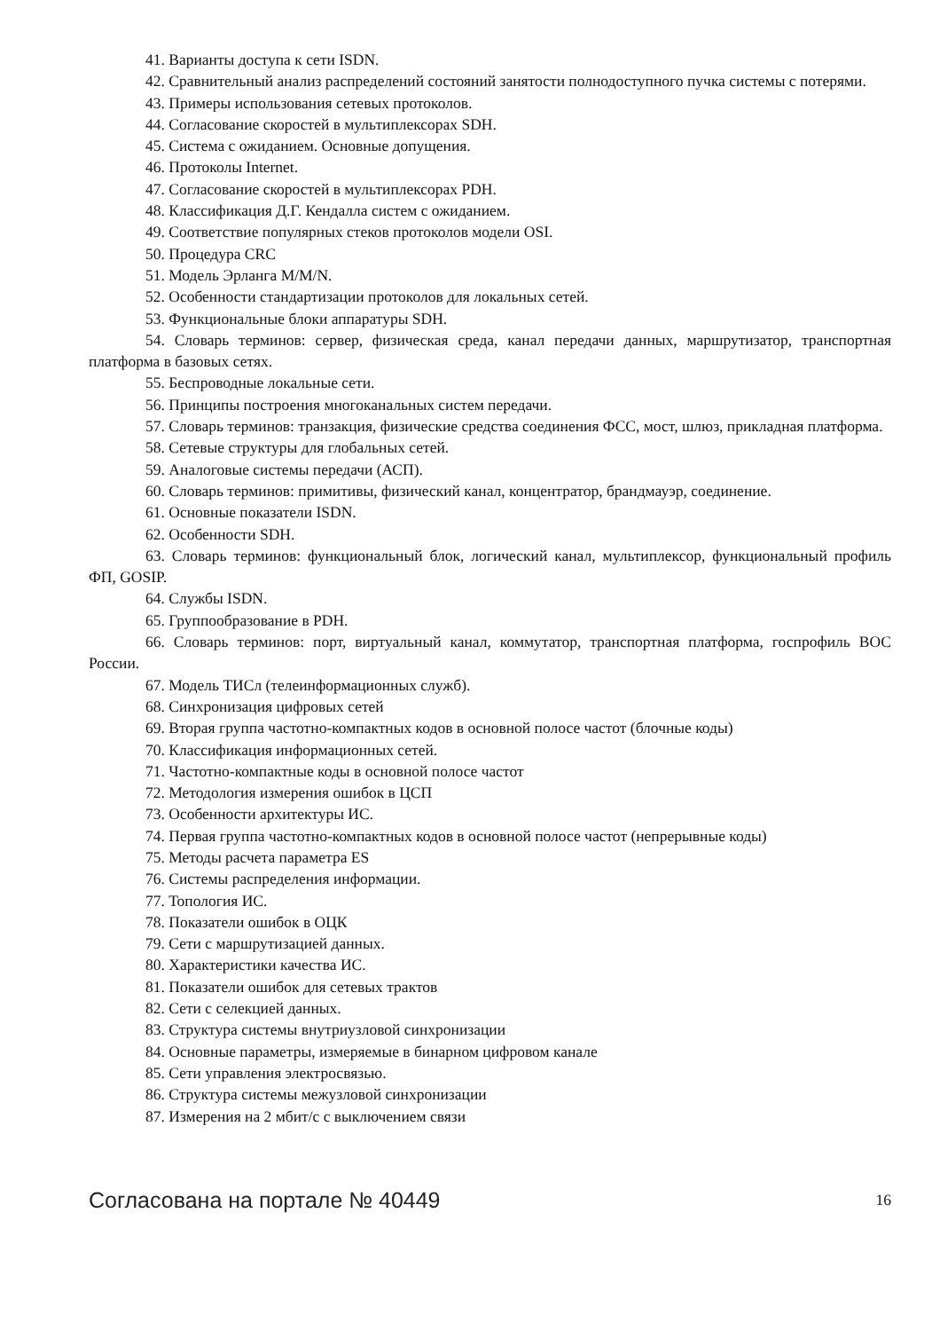41. Варианты доступа к сети ISDN.
42. Сравнительный анализ распределений состояний занятости полнодоступного пучка системы с потерями.
43. Примеры использования сетевых протоколов.
44. Согласование скоростей в мультиплексорах SDH.
45. Система с ожиданием. Основные допущения.
46. Протоколы Internet.
47. Согласование скоростей в мультиплексорах PDH.
48. Классификация Д.Г. Кендалла систем с ожиданием.
49. Соответствие популярных стеков протоколов модели OSI.
50. Процедура CRC
51. Модель Эрланга M/M/N.
52. Особенности стандартизации протоколов для локальных сетей.
53. Функциональные блоки аппаратуры SDH.
54. Словарь терминов: сервер, физическая среда, канал передачи данных, маршрутизатор, транспортная платформа в базовых сетях.
55. Беспроводные локальные сети.
56. Принципы построения многоканальных систем передачи.
57. Словарь терминов: транзакция, физические средства соединения ФСС, мост, шлюз, прикладная платформа.
58. Сетевые структуры для глобальных сетей.
59. Аналоговые системы передачи (АСП).
60. Словарь терминов: примитивы, физический канал, концентратор, брандмауэр, соединение.
61. Основные показатели ISDN.
62. Особенности SDH.
63. Словарь терминов: функциональный блок, логический канал, мультиплексор, функциональный профиль ФП, GOSIP.
64. Службы ISDN.
65. Группообразование в PDH.
66. Словарь терминов: порт, виртуальный канал, коммутатор, транспортная платформа, госпрофиль ВОС России.
67. Модель ТИСл (телеинформационных служб).
68. Синхронизация цифровых сетей
69. Вторая группа частотно-компактных кодов в основной полосе частот (блочные коды)
70. Классификация информационных сетей.
71. Частотно-компактные коды в основной полосе частот
72. Методология измерения ошибок в ЦСП
73. Особенности архитектуры ИС.
74. Первая группа частотно-компактных кодов в основной полосе частот (непрерывные коды)
75. Методы расчета параметра ES
76. Системы распределения информации.
77. Топология ИС.
78. Показатели ошибок в ОЦК
79. Сети с маршрутизацией данных.
80. Характеристики качества ИС.
81. Показатели ошибок для сетевых трактов
82. Сети с селекцией данных.
83. Структура системы внутриузловой синхронизации
84. Основные параметры, измеряемые в бинарном цифровом канале
85. Сети управления электросвязью.
86. Структура системы межузловой синхронизации
87. Измерения на 2 мбит/с с выключением связи
Согласована на портале № 40449 16